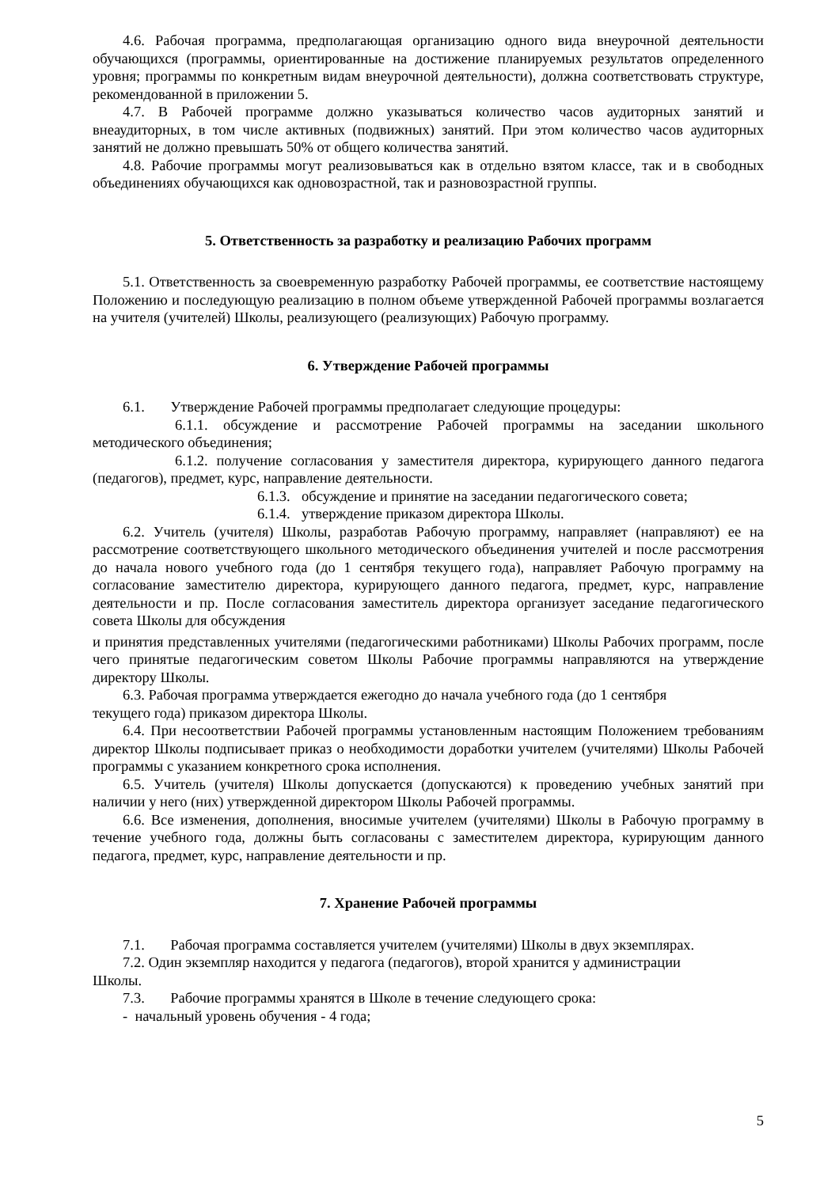4.6. Рабочая программа, предполагающая организацию одного вида внеурочной деятельности обучающихся (программы, ориентированные на достижение планируемых результатов определенного уровня; программы по конкретным видам внеурочной деятельности), должна соответствовать структуре, рекомендованной в приложении 5.
4.7. В Рабочей программе должно указываться количество часов аудиторных занятий и внеаудиторных, в том числе активных (подвижных) занятий. При этом количество часов аудиторных занятий не должно превышать 50% от общего количества занятий.
4.8. Рабочие программы могут реализовываться как в отдельно взятом классе, так и в свободных объединениях обучающихся как одновозрастной, так и разновозрастной группы.
5. Ответственность за разработку и реализацию Рабочих программ
5.1. Ответственность за своевременную разработку Рабочей программы, ее соответствие настоящему Положению и последующую реализацию в полном объеме утвержденной Рабочей программы возлагается на учителя (учителей) Школы, реализующего (реализующих) Рабочую программу.
6. Утверждение Рабочей программы
6.1. Утверждение Рабочей программы предполагает следующие процедуры:
6.1.1. обсуждение и рассмотрение Рабочей программы на заседании школьного методического объединения;
6.1.2. получение согласования у заместителя директора, курирующего данного педагога (педагогов), предмет, курс, направление деятельности.
6.1.3. обсуждение и принятие на заседании педагогического совета;
6.1.4. утверждение приказом директора Школы.
6.2. Учитель (учителя) Школы, разработав Рабочую программу, направляет (направляют) ее на рассмотрение соответствующего школьного методического объединения учителей и после рассмотрения до начала нового учебного года (до 1 сентября текущего года), направляет Рабочую программу на согласование заместителю директора, курирующего данного педагога, предмет, курс, направление деятельности и пр. После согласования заместитель директора организует заседание педагогического совета Школы для обсуждения
и принятия представленных учителями (педагогическими работниками) Школы Рабочих программ, после чего принятые педагогическим советом Школы Рабочие программы направляются на утверждение директору Школы.
6.3. Рабочая программа утверждается ежегодно до начала учебного года (до 1 сентября
текущего года) приказом директора Школы.
6.4. При несоответствии Рабочей программы установленным настоящим Положением требованиям директор Школы подписывает приказ о необходимости доработки учителем (учителями) Школы Рабочей программы с указанием конкретного срока исполнения.
6.5. Учитель (учителя) Школы допускается (допускаются) к проведению учебных занятий при наличии у него (них) утвержденной директором Школы Рабочей программы.
6.6. Все изменения, дополнения, вносимые учителем (учителями) Школы в Рабочую программу в течение учебного года, должны быть согласованы с заместителем директора, курирующим данного педагога, предмет, курс, направление деятельности и пр.
7. Хранение Рабочей программы
7.1. Рабочая программа составляется учителем (учителями) Школы в двух экземплярах.
7.2. Один экземпляр находится у педагога (педагогов), второй хранится у администрации
Школы.
7.3. Рабочие программы хранятся в Школе в течение следующего срока:
- начальный уровень обучения - 4 года;
5